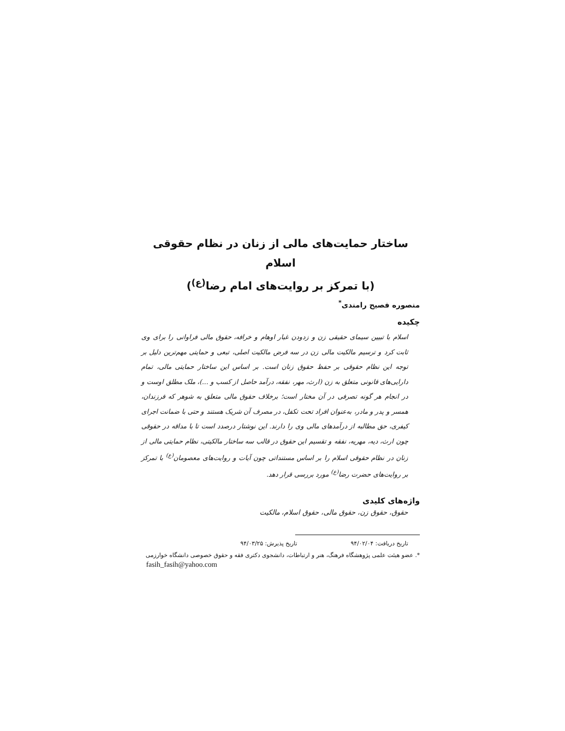ساختار حمایت‌های مالی از زنان در نظام حقوقی اسلام
(با تمرکز بر روایت‌های امام رضا<sup>(ع)</sup>)
منصوره فصیح رامندی<sup>*</sup>
چکیده
اسلام با تبیین سیمای حقیقی زن و زدودن غبار اوهام و خرافه، حقوق مالی فراوانی را برای وی ثابت کرد و ترسیم مالکیت مالی زن در سه فرض مالکیت اصلی، تبعی و حمایتی مهم‌ترین دلیل بر توجه این نظام حقوقی بر حفظ حقوق زنان است. بر اساس این ساختار حمایتی مالی، تمام دارایی‌های قانونی متعلق به زن (ارث، مهر، نفقه، درآمد حاصل از کسب و ...)، ملک مطلق اوست و در انجام هر گونه تصرفی در آن مختار است؛ برخلاف حقوق مالی متعلق به شوهر که فرزندان، همسر و پدر و مادر، به‌عنوان افراد تحت تکفل، در مصرف آن شریک هستند و حتی با ضمانت اجرای کیفری، حق مطالبه از درآمدهای مالی وی را دارند. این نوشتار درصدد است تا با مداقه در حقوقی چون ارث، دیه، مهریه، نفقه و تقسیم این حقوق در قالب سه ساختار مالکیتی، نظام حمایتی مالی از زنان در نظام حقوقی اسلام را بر اساس مستنداتی چون آیات و روایت‌های معصومان<sup>(ع)</sup> با تمرکز بر روایت‌های حضرت رضا<sup>(ع)</sup> مورد بررسی قرار دهد.
واژه‌های کلیدی
حقوق، حقوق زن، حقوق مالی، حقوق اسلام، مالکیت
تاریخ دریافت: ۹۴/۰۲/۰۴ تاریخ پذیرش: ۹۴/۰۳/۲۵
*. عضو هیئت علمی پژوهشگاه فرهنگ، هنر و ارتباطات، دانشجوی دکتری فقه و حقوق خصوصی دانشگاه خوارزمی
fasih_fasih@yahoo.com